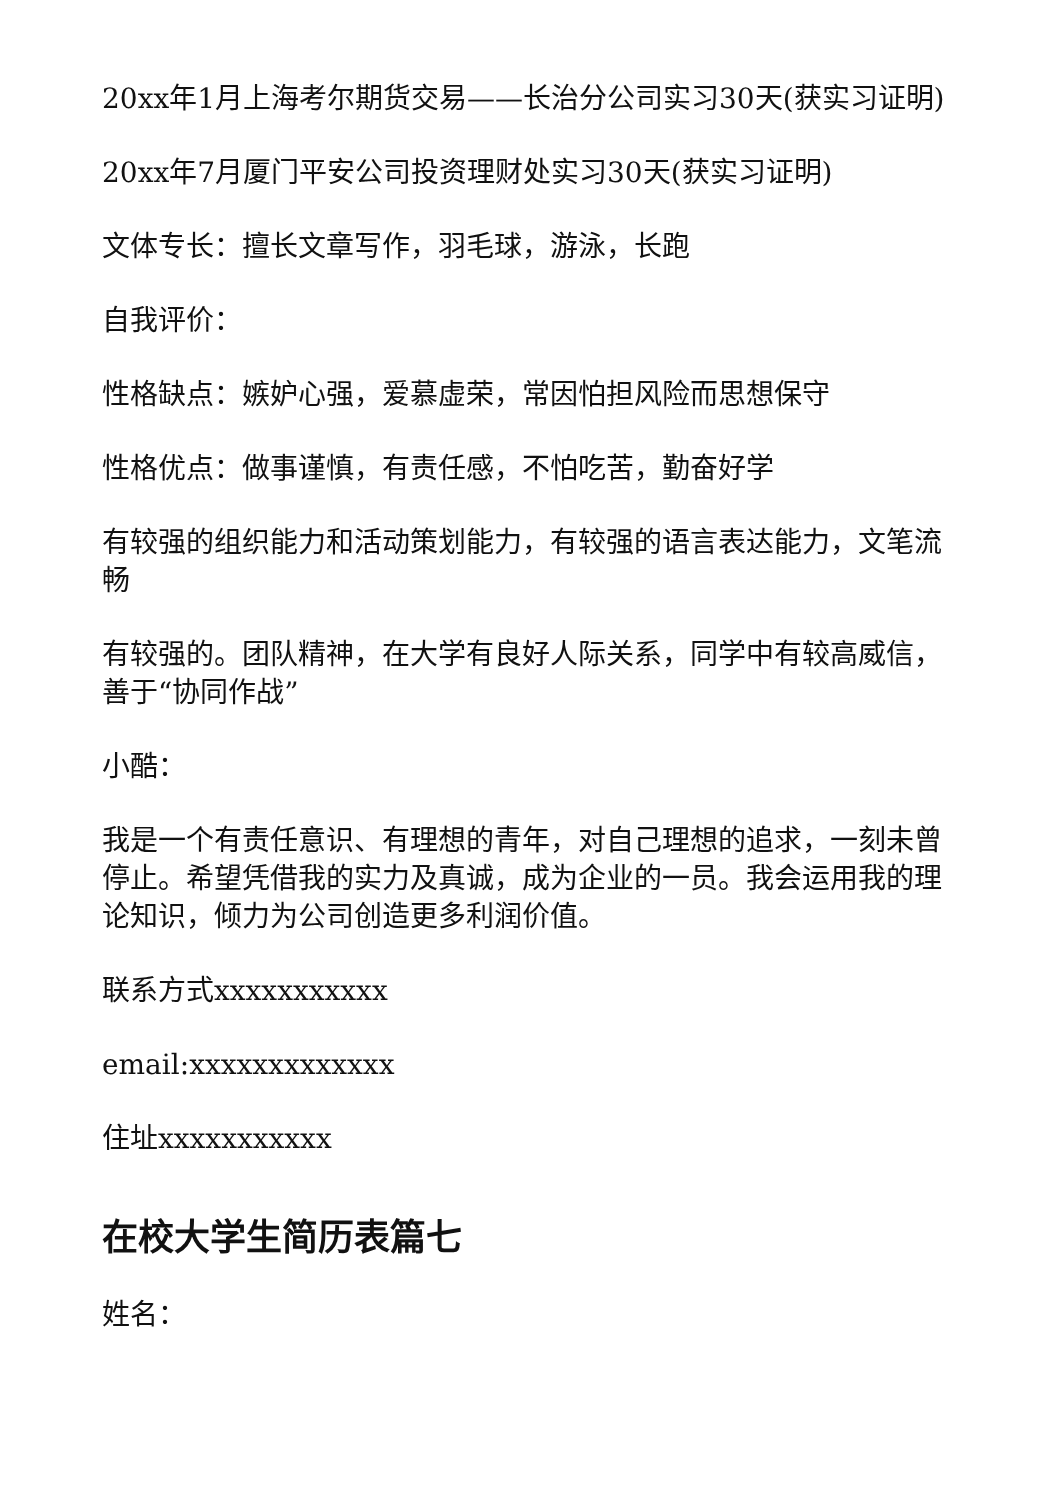20xx年1月上海考尔期货交易——长治分公司实习30天(获实习证明)
20xx年7月厦门平安公司投资理财处实习30天(获实习证明)
文体专长：擅长文章写作，羽毛球，游泳，长跑
自我评价：
性格缺点：嫉妒心强，爱慕虚荣，常因怕担风险而思想保守
性格优点：做事谨慎，有责任感，不怕吃苦，勤奋好学
有较强的组织能力和活动策划能力，有较强的语言表达能力，文笔流畅
有较强的。团队精神，在大学有良好人际关系，同学中有较高威信，善于“协同作战”
小酷：
我是一个有责任意识、有理想的青年，对自己理想的追求，一刻未曾停止。希望凭借我的实力及真诚，成为企业的一员。我会运用我的理论知识，倾力为公司创造更多利润价值。
联系方式xxxxxxxxxxx
email:xxxxxxxxxxxxx
住址xxxxxxxxxxx
在校大学生简历表篇七
姓名：